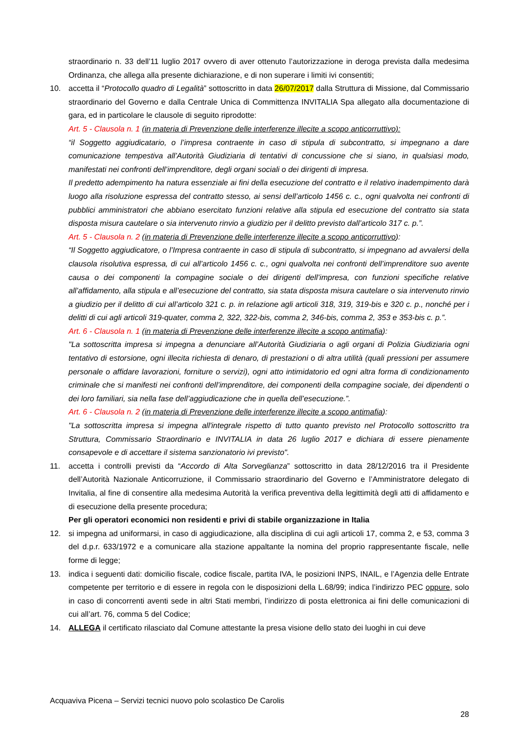straordinario n. 33 dell’11 luglio 2017 ovvero di aver ottenuto l’autorizzazione in deroga prevista dalla medesima Ordinanza, che allega alla presente dichiarazione, e di non superare i limiti ivi consentiti;
10. accetta il “Protocollo quadro di Legalità” sottoscritto in data 26/07/2017 dalla Struttura di Missione, dal Commissario straordinario del Governo e dalla Centrale Unica di Committenza INVITALIA Spa allegato alla documentazione di gara, ed in particolare le clausole di seguito riprodotte:
Art. 5 - Clausola n. 1 (in materia di Prevenzione delle interferenze illecite a scopo anticorruttivo):
“il Soggetto aggiudicatario, o l’impresa contraente in caso di stipula di subcontratto, si impegnano a dare comunicazione tempestiva all’Autorità Giudiziaria di tentativi di concussione che si siano, in qualsiasi modo, manifestati nei confronti dell’imprenditore, degli organi sociali o dei dirigenti di impresa.
Il predetto adempimento ha natura essenziale ai fini della esecuzione del contratto e il relativo inadempimento darà luogo alla risoluzione espressa del contratto stesso, ai sensi dell’articolo 1456 c. c., ogni qualvolta nei confronti di pubblici amministratori che abbiano esercitato funzioni relative alla stipula ed esecuzione del contratto sia stata disposta misura cautelare o sia intervenuto rinvio a giudizio per il delitto previsto dall’articolo 317 c. p.”.
Art. 5 - Clausola n. 2 (in materia di Prevenzione delle interferenze illecite a scopo anticorruttivo):
“Il Soggetto aggiudicatore, o l’Impresa contraente in caso di stipula di subcontratto, si impegnano ad avvalersi della clausola risolutiva espressa, di cui all’articolo 1456 c. c., ogni qualvolta nei confronti dell’imprenditore suo avente causa o dei componenti la compagine sociale o dei dirigenti dell’impresa, con funzioni specifiche relative all’affidamento, alla stipula e all’esecuzione del contratto, sia stata disposta misura cautelare o sia intervenuto rinvio a giudizio per il delitto di cui all’articolo 321 c. p. in relazione agli articoli 318, 319, 319-bis e 320 c. p., nonché per i delitti di cui agli articoli 319-quater, comma 2, 322, 322-bis, comma 2, 346-bis, comma 2, 353 e 353-bis c. p.”.
Art. 6 - Clausola n. 1 (in materia di Prevenzione delle interferenze illecite a scopo antimafia):
"La sottoscritta impresa si impegna a denunciare all’Autorità Giudiziaria o agli organi di Polizia Giudiziaria ogni tentativo di estorsione, ogni illecita richiesta di denaro, di prestazioni o di altra utilità (quali pressioni per assumere personale o affidare lavorazioni, forniture o servizi), ogni atto intimidatorio ed ogni altra forma di condizionamento criminale che si manifesti nei confronti dell’imprenditore, dei componenti della compagine sociale, dei dipendenti o dei loro familiari, sia nella fase dell’aggiudicazione che in quella dell’esecuzione.”.
Art. 6 - Clausola n. 2 (in materia di Prevenzione delle interferenze illecite a scopo antimafia):
"La sottoscritta impresa si impegna all'integrale rispetto di tutto quanto previsto nel Protocollo sottoscritto tra Struttura, Commissario Straordinario e INVITALIA in data 26 luglio 2017 e dichiara di essere pienamente consapevole e di accettare il sistema sanzionatorio ivi previsto".
11. accetta i controlli previsti da “Accordo di Alta Sorveglianza” sottoscritto in data 28/12/2016 tra il Presidente dell’Autorità Nazionale Anticorruzione, il Commissario straordinario del Governo e l’Amministratore delegato di Invitalia, al fine di consentire alla medesima Autorità la verifica preventiva della legittimità degli atti di affidamento e di esecuzione della presente procedura;
Per gli operatori economici non residenti e privi di stabile organizzazione in Italia
12. si impegna ad uniformarsi, in caso di aggiudicazione, alla disciplina di cui agli articoli 17, comma 2, e 53, comma 3 del d.p.r. 633/1972 e a comunicare alla stazione appaltante la nomina del proprio rappresentante fiscale, nelle forme di legge;
13. indica i seguenti dati: domicilio fiscale, codice fiscale, partita IVA, le posizioni INPS, INAIL, e l’Agenzia delle Entrate competente per territorio e di essere in regola con le disposizioni della L.68/99; indica l’indirizzo PEC oppure, solo in caso di concorrenti aventi sede in altri Stati membri, l’indirizzo di posta elettronica ai fini delle comunicazioni di cui all’art. 76, comma 5 del Codice;
14. ALLEGA il certificato rilasciato dal Comune attestante la presa visione dello stato dei luoghi in cui deve
Acquaviva Picena – Servizi tecnici nuovo polo scolastico De Carolis
28